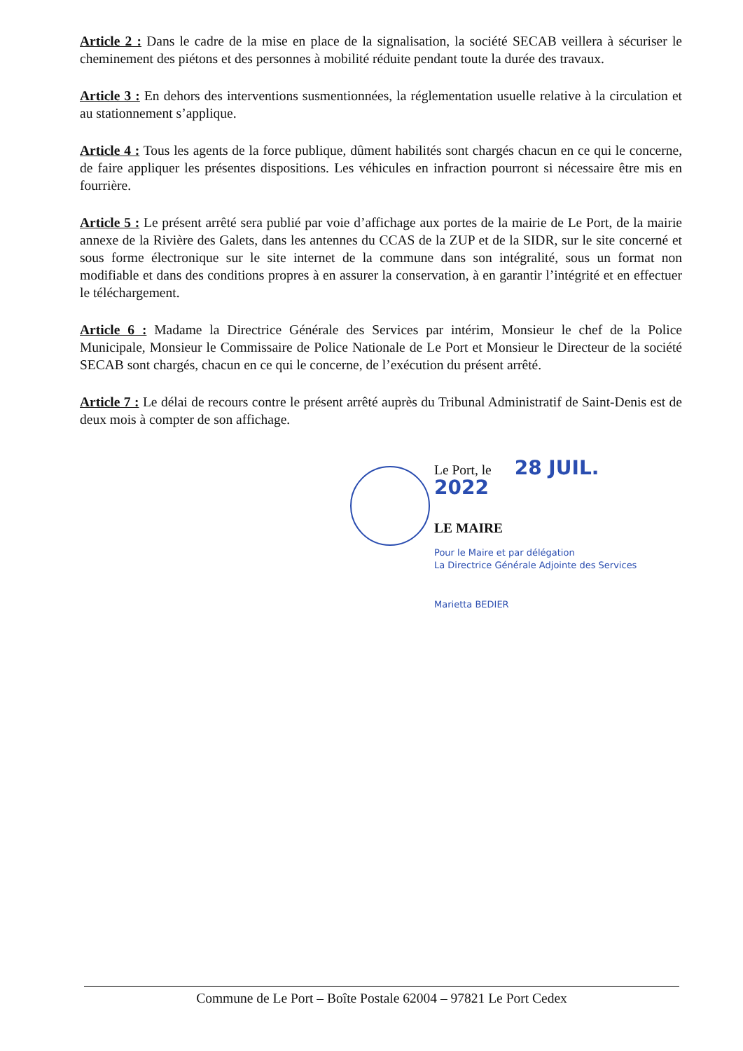Article 2 : Dans le cadre de la mise en place de la signalisation, la société SECAB veillera à sécuriser le cheminement des piétons et des personnes à mobilité réduite pendant toute la durée des travaux.
Article 3 : En dehors des interventions susmentionnées, la réglementation usuelle relative à la circulation et au stationnement s’applique.
Article 4 : Tous les agents de la force publique, dûment habilités sont chargés chacun en ce qui le concerne, de faire appliquer les présentes dispositions. Les véhicules en infraction pourront si nécessaire être mis en fourrière.
Article 5 : Le présent arrêté sera publié par voie d’affichage aux portes de la mairie de Le Port, de la mairie annexe de la Rivière des Galets, dans les antennes du CCAS de la ZUP et de la SIDR, sur le site concerné et sous forme électronique sur le site internet de la commune dans son intégralité, sous un format non modifiable et dans des conditions propres à en assurer la conservation, à en garantir l’intégrité et en effectuer le téléchargement.
Article 6 : Madame la Directrice Générale des Services par intérim, Monsieur le chef de la Police Municipale, Monsieur le Commissaire de Police Nationale de Le Port et Monsieur le Directeur de la société SECAB sont chargés, chacun en ce qui le concerne, de l’exécution du présent arrêté.
Article 7 : Le délai de recours contre le présent arrêté auprès du Tribunal Administratif de Saint-Denis est de deux mois à compter de son affichage.
Le Port, le 28 JUIL. 2022
LE MAIRE
Pour le Maire et par délégation
La Directrice Générale Adjointe des Services
Marietta BEDIER
Commune de Le Port – Boîte Postale 62004 – 97821 Le Port Cedex